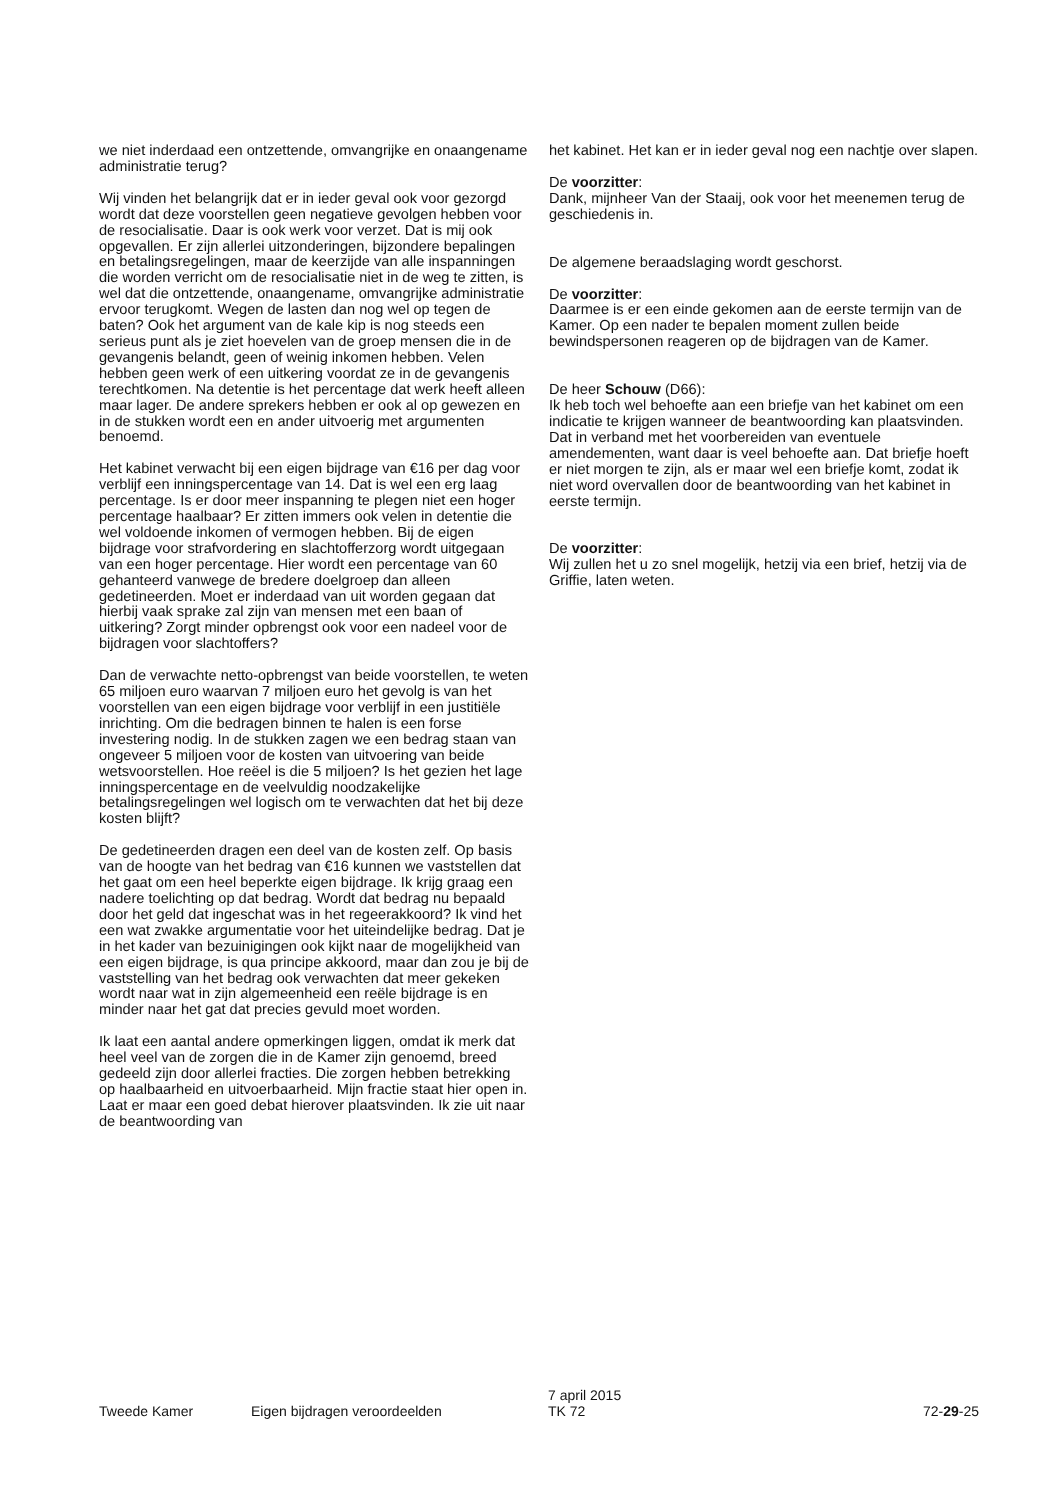we niet inderdaad een ontzettende, omvangrijke en onaangename administratie terug?
Wij vinden het belangrijk dat er in ieder geval ook voor gezorgd wordt dat deze voorstellen geen negatieve gevolgen hebben voor de resocialisatie. Daar is ook werk voor verzet. Dat is mij ook opgevallen. Er zijn allerlei uitzonderingen, bijzondere bepalingen en betalingsregelingen, maar de keerzijde van alle inspanningen die worden verricht om de resocialisatie niet in de weg te zitten, is wel dat die ontzettende, onaangename, omvangrijke administratie ervoor terugkomt. Wegen de lasten dan nog wel op tegen de baten? Ook het argument van de kale kip is nog steeds een serieus punt als je ziet hoevelen van de groep mensen die in de gevangenis belandt, geen of weinig inkomen hebben. Velen hebben geen werk of een uitkering voordat ze in de gevangenis terechtkomen. Na detentie is het percentage dat werk heeft alleen maar lager. De andere sprekers hebben er ook al op gewezen en in de stukken wordt een en ander uitvoerig met argumenten benoemd.
Het kabinet verwacht bij een eigen bijdrage van €16 per dag voor verblijf een inningspercentage van 14. Dat is wel een erg laag percentage. Is er door meer inspanning te plegen niet een hoger percentage haalbaar? Er zitten immers ook velen in detentie die wel voldoende inkomen of vermogen hebben. Bij de eigen bijdrage voor strafvordering en slachtofferzorg wordt uitgegaan van een hoger percentage. Hier wordt een percentage van 60 gehanteerd vanwege de bredere doelgroep dan alleen gedetineerden. Moet er inderdaad van uit worden gegaan dat hierbij vaak sprake zal zijn van mensen met een baan of uitkering? Zorgt minder opbrengst ook voor een nadeel voor de bijdragen voor slachtoffers?
Dan de verwachte netto-opbrengst van beide voorstellen, te weten 65 miljoen euro waarvan 7 miljoen euro het gevolg is van het voorstellen van een eigen bijdrage voor verblijf in een justitiële inrichting. Om die bedragen binnen te halen is een forse investering nodig. In de stukken zagen we een bedrag staan van ongeveer 5 miljoen voor de kosten van uitvoering van beide wetsvoorstellen. Hoe reëel is die 5 miljoen? Is het gezien het lage inningspercentage en de veelvuldig noodzakelijke betalingsregelingen wel logisch om te verwachten dat het bij deze kosten blijft?
De gedetineerden dragen een deel van de kosten zelf. Op basis van de hoogte van het bedrag van €16 kunnen we vaststellen dat het gaat om een heel beperkte eigen bijdrage. Ik krijg graag een nadere toelichting op dat bedrag. Wordt dat bedrag nu bepaald door het geld dat ingeschat was in het regeerakkoord? Ik vind het een wat zwakke argumentatie voor het uiteindelijke bedrag. Dat je in het kader van bezuinigingen ook kijkt naar de mogelijkheid van een eigen bijdrage, is qua principe akkoord, maar dan zou je bij de vaststelling van het bedrag ook verwachten dat meer gekeken wordt naar wat in zijn algemeenheid een reële bijdrage is en minder naar het gat dat precies gevuld moet worden.
Ik laat een aantal andere opmerkingen liggen, omdat ik merk dat heel veel van de zorgen die in de Kamer zijn genoemd, breed gedeeld zijn door allerlei fracties. Die zorgen hebben betrekking op haalbaarheid en uitvoerbaarheid. Mijn fractie staat hier open in. Laat er maar een goed debat hierover plaatsvinden. Ik zie uit naar de beantwoording van
het kabinet. Het kan er in ieder geval nog een nachtje over slapen.
De voorzitter:
Dank, mijnheer Van der Staaij, ook voor het meenemen terug de geschiedenis in.
De algemene beraadslaging wordt geschorst.
De voorzitter:
Daarmee is er een einde gekomen aan de eerste termijn van de Kamer. Op een nader te bepalen moment zullen beide bewindspersonen reageren op de bijdragen van de Kamer.
De heer Schouw (D66):
Ik heb toch wel behoefte aan een briefje van het kabinet om een indicatie te krijgen wanneer de beantwoording kan plaatsvinden. Dat in verband met het voorbereiden van eventuele amendementen, want daar is veel behoefte aan. Dat briefje hoeft er niet morgen te zijn, als er maar wel een briefje komt, zodat ik niet word overvallen door de beantwoording van het kabinet in eerste termijn.
De voorzitter:
Wij zullen het u zo snel mogelijk, hetzij via een brief, hetzij via de Griffie, laten weten.
Tweede Kamer
Eigen bijdragen veroordeelden
7 april 2015
TK 72
72-29-25